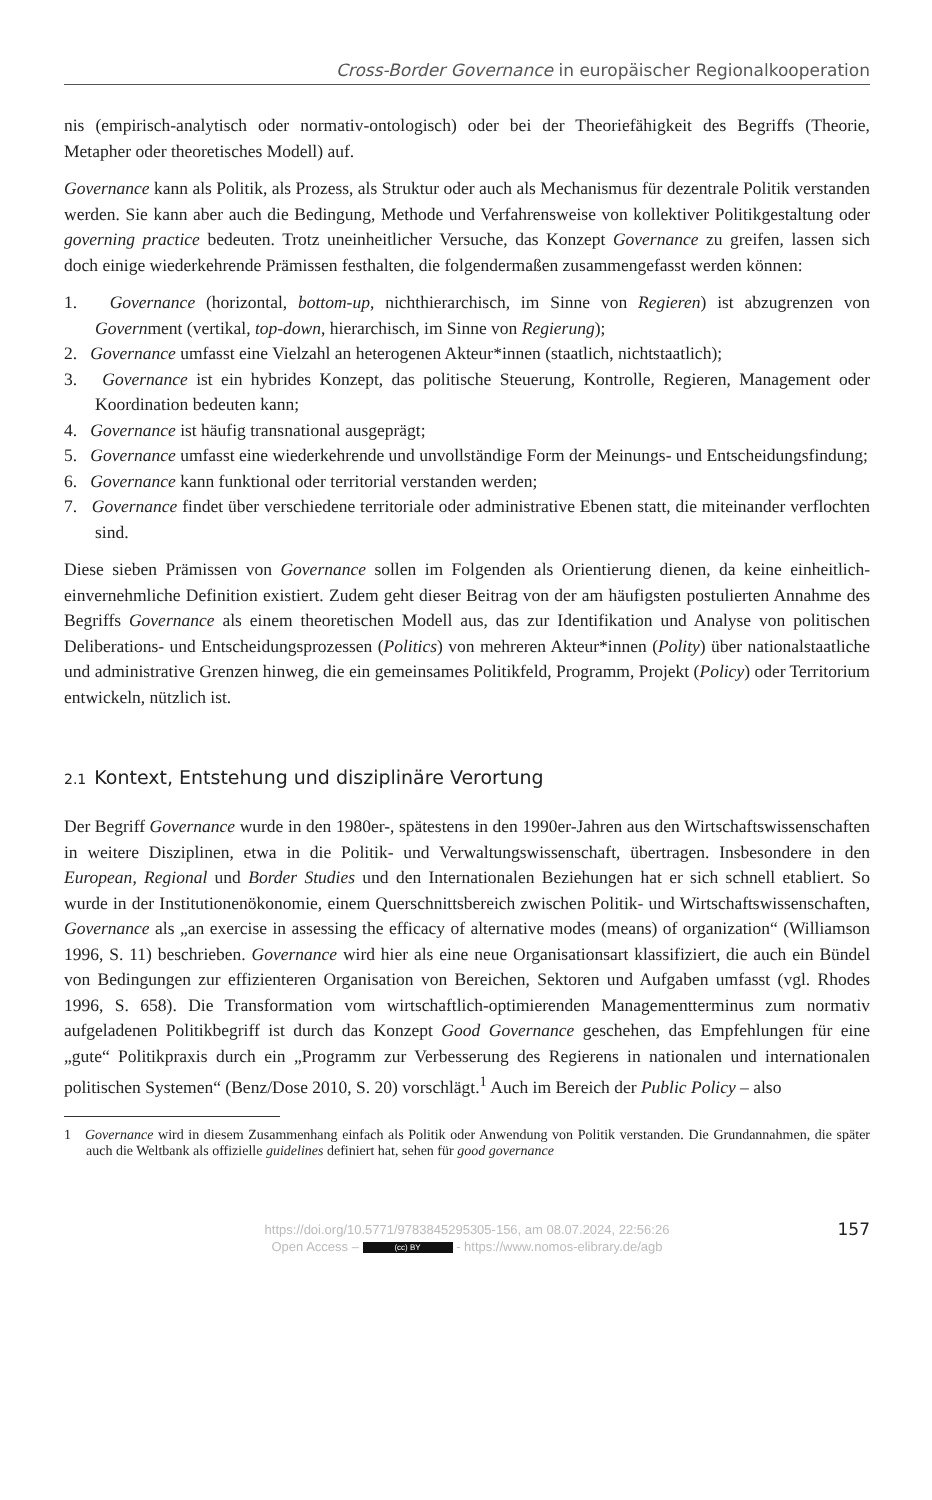Cross-Border Governance in europäischer Regionalkooperation
nis (empirisch-analytisch oder normativ-ontologisch) oder bei der Theoriefähigkeit des Begriffs (Theorie, Metapher oder theoretisches Modell) auf.
Governance kann als Politik, als Prozess, als Struktur oder auch als Mechanismus für dezentrale Politik verstanden werden. Sie kann aber auch die Bedingung, Methode und Verfahrensweise von kollektiver Politikgestaltung oder governing practice bedeuten. Trotz uneinheitlicher Versuche, das Konzept Governance zu greifen, lassen sich doch einige wiederkehrende Prämissen festhalten, die folgendermaßen zusammengefasst werden können:
1. Governance (horizontal, bottom-up, nichthierarchisch, im Sinne von Regieren) ist abzugrenzen von Government (vertikal, top-down, hierarchisch, im Sinne von Regierung);
2. Governance umfasst eine Vielzahl an heterogenen Akteur*innen (staatlich, nichtstaatlich);
3. Governance ist ein hybrides Konzept, das politische Steuerung, Kontrolle, Regieren, Management oder Koordination bedeuten kann;
4. Governance ist häufig transnational ausgeprägt;
5. Governance umfasst eine wiederkehrende und unvollständige Form der Meinungs- und Entscheidungsfindung;
6. Governance kann funktional oder territorial verstanden werden;
7. Governance findet über verschiedene territoriale oder administrative Ebenen statt, die miteinander verflochten sind.
Diese sieben Prämissen von Governance sollen im Folgenden als Orientierung dienen, da keine einheitlich-einvernehmliche Definition existiert. Zudem geht dieser Beitrag von der am häufigsten postulierten Annahme des Begriffs Governance als einem theoretischen Modell aus, das zur Identifikation und Analyse von politischen Deliberations- und Entscheidungsprozessen (Politics) von mehreren Akteur*innen (Polity) über nationalstaatliche und administrative Grenzen hinweg, die ein gemeinsames Politikfeld, Programm, Projekt (Policy) oder Territorium entwickeln, nützlich ist.
2.1 Kontext, Entstehung und disziplinäre Verortung
Der Begriff Governance wurde in den 1980er-, spätestens in den 1990er-Jahren aus den Wirtschaftswissenschaften in weitere Disziplinen, etwa in die Politik- und Verwaltungswissenschaft, übertragen. Insbesondere in den European, Regional und Border Studies und den Internationalen Beziehungen hat er sich schnell etabliert. So wurde in der Institutionenökonomie, einem Querschnittsbereich zwischen Politik- und Wirtschaftswissenschaften, Governance als „an exercise in assessing the efficacy of alternative modes (means) of organization“ (Williamson 1996, S. 11) beschrieben. Governance wird hier als eine neue Organisationsart klassifiziert, die auch ein Bündel von Bedingungen zur effizienteren Organisation von Bereichen, Sektoren und Aufgaben umfasst (vgl. Rhodes 1996, S. 658). Die Transformation vom wirtschaftlich-optimierenden Managementterminus zum normativ aufgeladenen Politikbegriff ist durch das Konzept Good Governance geschehen, das Empfehlungen für eine „gute“ Politikpraxis durch ein „Programm zur Verbesserung des Regierens in nationalen und internationalen politischen Systemen“ (Benz/Dose 2010, S. 20) vorschlägt.<sup>1</sup> Auch im Bereich der Public Policy – also
1 Governance wird in diesem Zusammenhang einfach als Politik oder Anwendung von Politik verstanden. Die Grundannahmen, die später auch die Weltbank als offizielle guidelines definiert hat, sehen für good governance
157 https://doi.org/10.5771/9783845295305-156, am 08.07.2024, 22:56:26
Open Access – (cc) BY - https://www.nomos-elibrary.de/agb